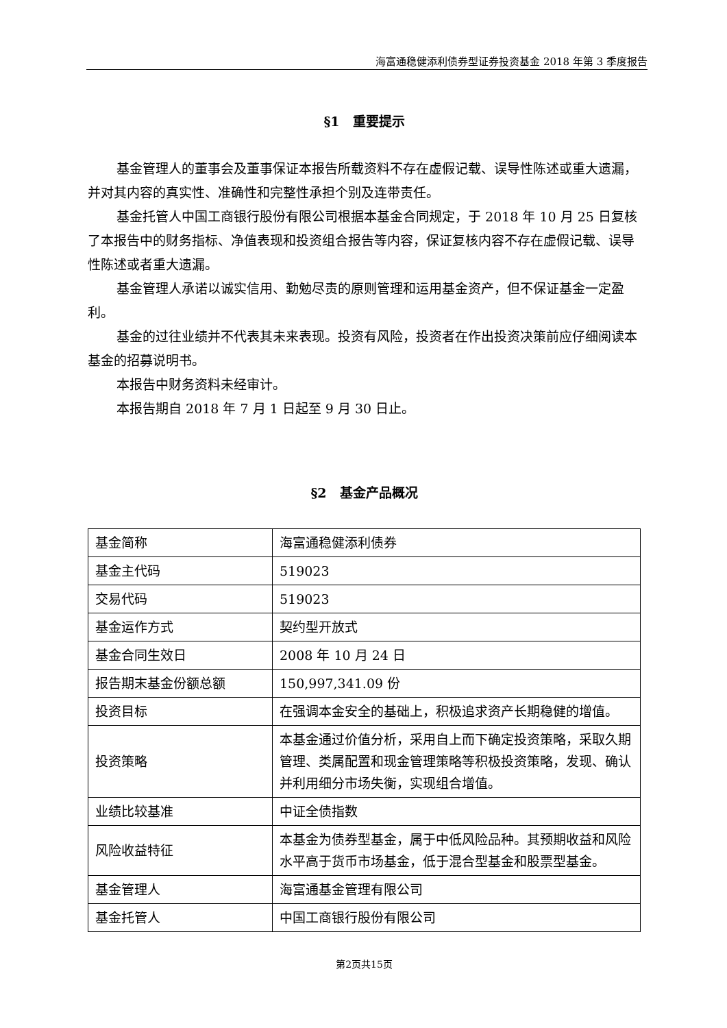海富通稳健添利债券型证券投资基金 2018 年第 3 季度报告
§1　重要提示
基金管理人的董事会及董事保证本报告所载资料不存在虚假记载、误导性陈述或重大遗漏，并对其内容的真实性、准确性和完整性承担个别及连带责任。
基金托管人中国工商银行股份有限公司根据本基金合同规定，于 2018 年 10 月 25 日复核了本报告中的财务指标、净值表现和投资组合报告等内容，保证复核内容不存在虚假记载、误导性陈述或者重大遗漏。
基金管理人承诺以诚实信用、勤勉尽责的原则管理和运用基金资产，但不保证基金一定盈利。
基金的过往业绩并不代表其未来表现。投资有风险，投资者在作出投资决策前应仔细阅读本基金的招募说明书。
本报告中财务资料未经审计。
本报告期自 2018 年 7 月 1 日起至 9 月 30 日止。
§2　基金产品概况
| 基金简称 | 海富通稳健添利债券 |
| 基金主代码 | 519023 |
| 交易代码 | 519023 |
| 基金运作方式 | 契约型开放式 |
| 基金合同生效日 | 2008 年 10 月 24 日 |
| 报告期末基金份额总额 | 150,997,341.09 份 |
| 投资目标 | 在强调本金安全的基础上，积极追求资产长期稳健的增值。 |
| 投资策略 | 本基金通过价值分析，采用自上而下确定投资策略，采取久期管理、类属配置和现金管理策略等积极投资策略，发现、确认并利用细分市场失衡，实现组合增值。 |
| 业绩比较基准 | 中证全债指数 |
| 风险收益特征 | 本基金为债券型基金，属于中低风险品种。其预期收益和风险水平高于货币市场基金，低于混合型基金和股票型基金。 |
| 基金管理人 | 海富通基金管理有限公司 |
| 基金托管人 | 中国工商银行股份有限公司 |
第2页共15页